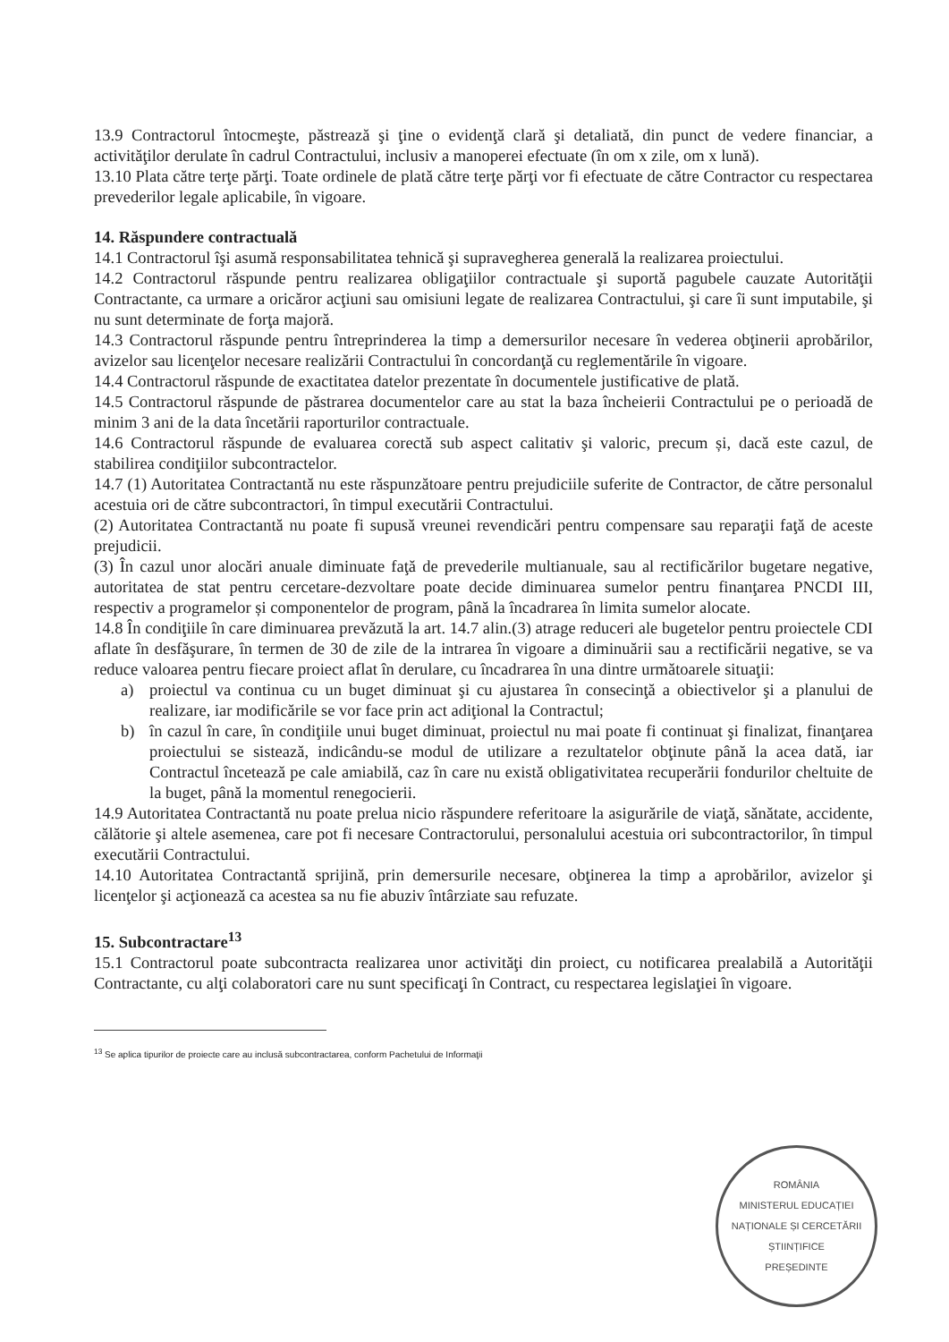13.9 Contractorul întocmeşte, păstrează şi ţine o evidenţă clară şi detaliată, din punct de vedere financiar, a activităţilor derulate în cadrul Contractului, inclusiv a manoperei efectuate (în om x zile, om x lună).
13.10 Plata către terţe părţi. Toate ordinele de plată către terţe părţi vor fi efectuate de către Contractor cu respectarea prevederilor legale aplicabile, în vigoare.
14. Răspundere contractuală
14.1 Contractorul îşi asumă responsabilitatea tehnică şi supravegherea generală la realizarea proiectului.
14.2 Contractorul răspunde pentru realizarea obligaţiilor contractuale şi suportă pagubele cauzate Autorităţii Contractante, ca urmare a oricăror acţiuni sau omisiuni legate de realizarea Contractului, şi care îi sunt imputabile, şi nu sunt determinate de forţa majoră.
14.3 Contractorul răspunde pentru întreprinderea la timp a demersurilor necesare în vederea obţinerii aprobărilor, avizelor sau licenţelor necesare realizării Contractului în concordanţă cu reglementările în vigoare.
14.4 Contractorul răspunde de exactitatea datelor prezentate în documentele justificative de plată.
14.5 Contractorul răspunde de păstrarea documentelor care au stat la baza încheierii Contractului pe o perioadă de minim 3 ani de la data încetării raporturilor contractuale.
14.6 Contractorul răspunde de evaluarea corectă sub aspect calitativ şi valoric, precum și, dacă este cazul, de stabilirea condiţiilor subcontractelor.
14.7 (1) Autoritatea Contractantă nu este răspunzătoare pentru prejudiciile suferite de Contractor, de către personalul acestuia ori de către subcontractori, în timpul executării Contractului.
(2) Autoritatea Contractantă nu poate fi supusă vreunei revendicări pentru compensare sau reparaţii faţă de aceste prejudicii.
(3) În cazul unor alocări anuale diminuate faţă de prevederile multianuale, sau al rectificărilor bugetare negative, autoritatea de stat pentru cercetare-dezvoltare poate decide diminuarea sumelor pentru finanţarea PNCDI III, respectiv a programelor și componentelor de program, până la încadrarea în limita sumelor alocate.
14.8 În condiţiile în care diminuarea prevăzută la art. 14.7 alin.(3) atrage reduceri ale bugetelor pentru proiectele CDI aflate în desfăşurare, în termen de 30 de zile de la intrarea în vigoare a diminuării sau a rectificării negative, se va reduce valoarea pentru fiecare proiect aflat în derulare, cu încadrarea în una dintre următoarele situaţii:
a) proiectul va continua cu un buget diminuat şi cu ajustarea în consecinţă a obiectivelor şi a planului de realizare, iar modificările se vor face prin act adiţional la Contractul;
b) în cazul în care, în condiţiile unui buget diminuat, proiectul nu mai poate fi continuat şi finalizat, finanţarea proiectului se sistează, indicându-se modul de utilizare a rezultatelor obţinute până la acea dată, iar Contractul încetează pe cale amiabilă, caz în care nu există obligativitatea recuperării fondurilor cheltuite de la buget, până la momentul renegocierii.
14.9 Autoritatea Contractantă nu poate prelua nicio răspundere referitoare la asigurările de viaţă, sănătate, accidente, călătorie şi altele asemenea, care pot fi necesare Contractorului, personalului acestuia ori subcontractorilor, în timpul executării Contractului.
14.10 Autoritatea Contractantă sprijină, prin demersurile necesare, obţinerea la timp a aprobărilor, avizelor şi licenţelor şi acţionează ca acestea sa nu fie abuziv întârziate sau refuzate.
15. Subcontractare<sup>13</sup>
15.1 Contractorul poate subcontracta realizarea unor activităţi din proiect, cu notificarea prealabilă a Autorităţii Contractante, cu alţi colaboratori care nu sunt specificaţi în Contract, cu respectarea legislaţiei în vigoare.
<sup>13</sup> Se aplica tipurilor de proiecte care au inclusă subcontractarea, conform Pachetului de Informaţii
ROMÂNIA
MINISTERUL EDUCAȚIEI NAȚIONALE ȘI CERCETĂRII ȘTIINȚIFICE
PREȘEDINTE